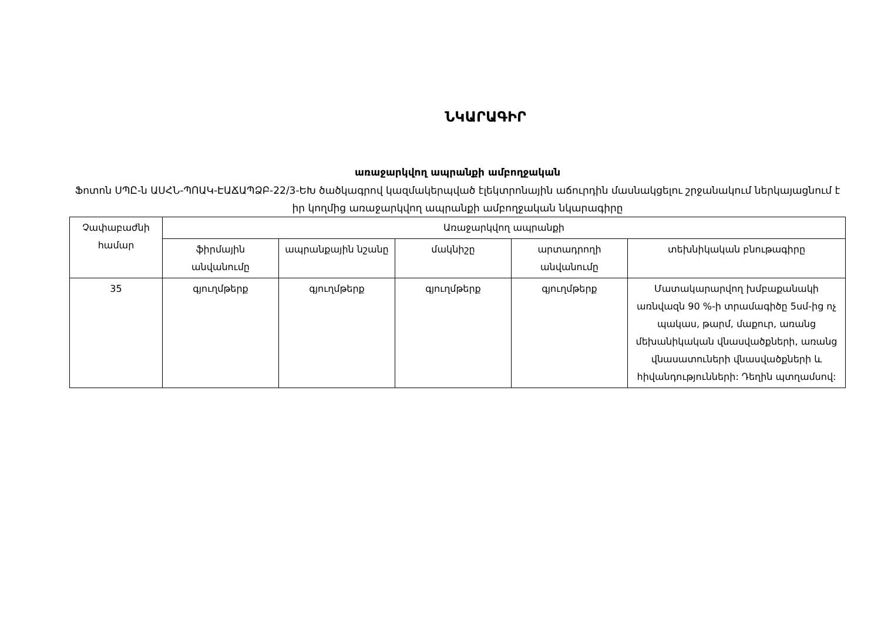ՆԿԱՐԱԳԻՐ
առաջարկվող ապրանքի ամբողջական
Ֆոտոն ՍՊԸ-ն ԱՍՀՆ-ՊՈԱԿ-ԷԱՃԱՊՁԲ-22/3-ԵԽ ծածկագրով կազմակերպված էլեկտրոնային աճուրդին մասնակցելու շրջանակում ներկայացնում է իր կողմից առաջարկվող ապրանքի ամբողջական նկարագիրը
| Չափաբաժնի համար | Առաջարկվող ապրանքի | | | | |
| --- | --- | --- | --- | --- | --- |
| | ֆիրմային անվանումը | ապրանքային նշանը | մակնիշը | արտադրողի անվանումը | տեխնիկական բնութագիրը |
| 35 | գյուղմթերք | գյուղմթերք | գյուղմթերք | գյուղմթերք | Մատակարարվող խմբաքանակի առնվազն 90 %-ի տրամագիծը 5սմ-ից ոչ պակաս, թարմ, մաքուր, առանց մեխանիկական վնասվածքների, առանց վնասատուների վնասվածքների և հիվանդությունների: Դեղին պտղամսով: |